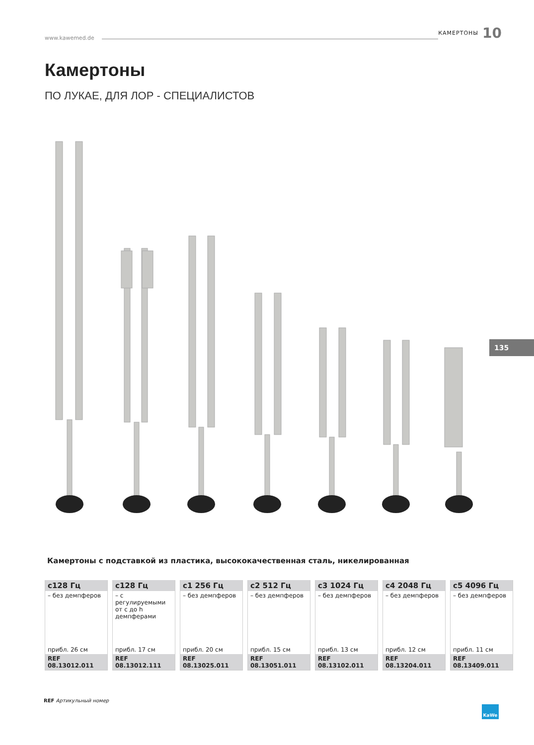www.kawemed.de КАМЕРТОНЫ 10
Камертоны
ПО ЛУКАЕ, ДЛЯ ЛОР - СПЕЦИАЛИСТОВ
135
Камертоны с подставкой из пластика, высококачественная сталь, никелированная
| c128 Гц | c128 Гц | c1 256 Гц | c2 512 Гц | c3 1024 Гц | c4 2048 Гц | c5 4096 Гц |
| --- | --- | --- | --- | --- | --- | --- |
| – без демпферов | – с регулируемыми от c до h демпферами | – без демпферов | – без демпферов | – без демпферов | – без демпферов | – без демпферов |
| прибл. 26 см | прибл. 17 см | прибл. 20 см | прибл. 15 см | прибл. 13 см | прибл. 12 см | прибл. 11 см |
| REF 08.13012.011 | REF 08.13012.111 | REF 08.13025.011 | REF 08.13051.011 | REF 08.13102.011 | REF 08.13204.011 | REF 08.13409.011 |
REF Артикульный номер
KaWe